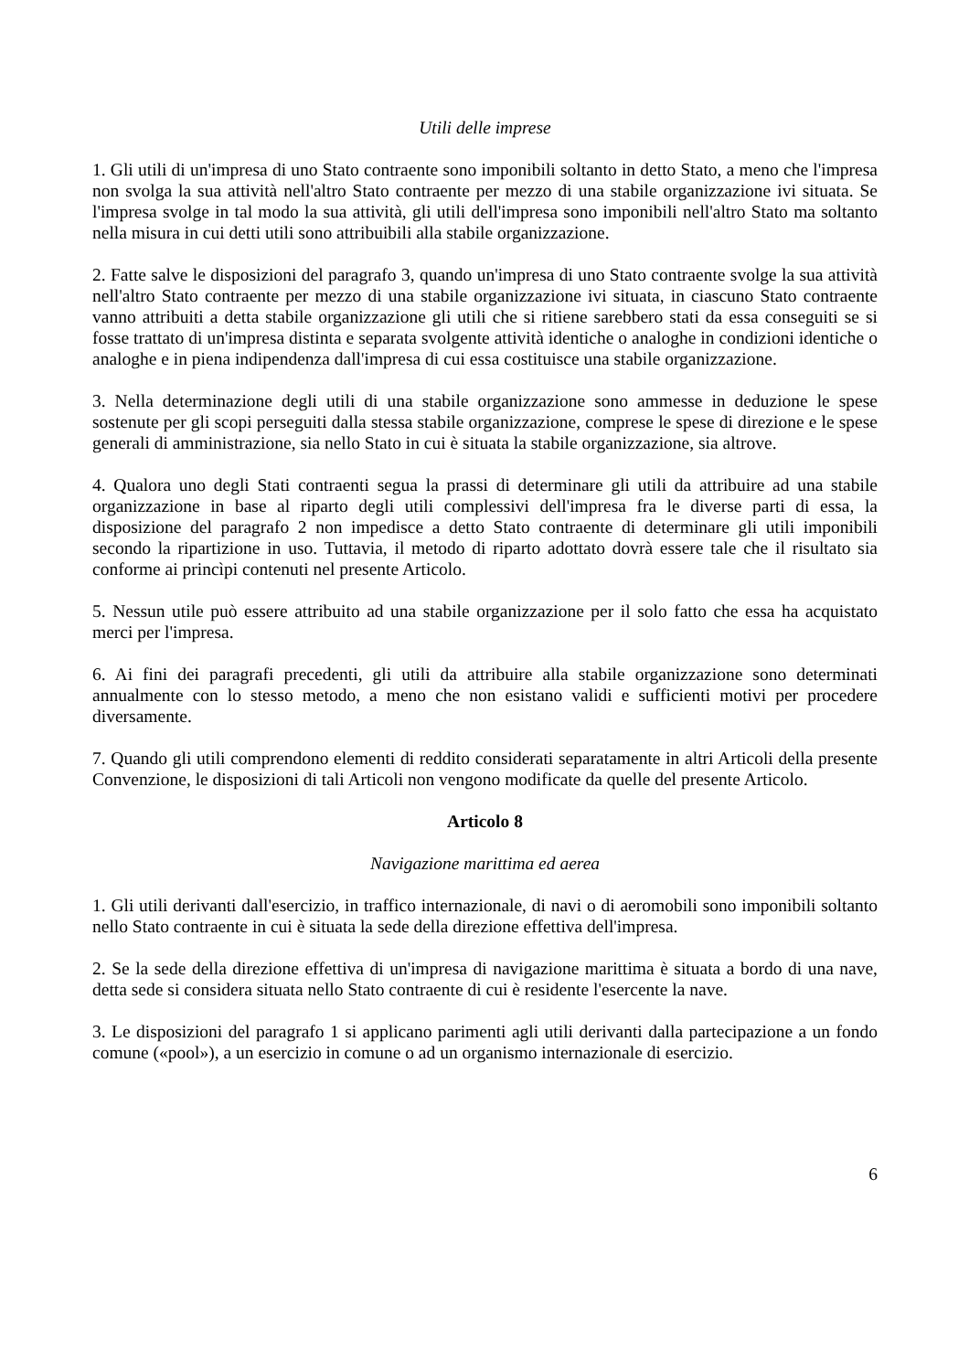Utili delle imprese
1. Gli utili di un'impresa di uno Stato contraente sono imponibili soltanto in detto Stato, a meno che l'impresa non svolga la sua attività nell'altro Stato contraente per mezzo di una stabile organizzazione ivi situata. Se l'impresa svolge in tal modo la sua attività, gli utili dell'impresa sono imponibili nell'altro Stato ma soltanto nella misura in cui detti utili sono attribuibili alla stabile organizzazione.
2. Fatte salve le disposizioni del paragrafo 3, quando un'impresa di uno Stato contraente svolge la sua attività nell'altro Stato contraente per mezzo di una stabile organizzazione ivi situata, in ciascuno Stato contraente vanno attribuiti a detta stabile organizzazione gli utili che si ritiene sarebbero stati da essa conseguiti se si fosse trattato di un'impresa distinta e separata svolgente attività identiche o analoghe in condizioni identiche o analoghe e in piena indipendenza dall'impresa di cui essa costituisce una stabile organizzazione.
3. Nella determinazione degli utili di una stabile organizzazione sono ammesse in deduzione le spese sostenute per gli scopi perseguiti dalla stessa stabile organizzazione, comprese le spese di direzione e le spese generali di amministrazione, sia nello Stato in cui è situata la stabile organizzazione, sia altrove.
4. Qualora uno degli Stati contraenti segua la prassi di determinare gli utili da attribuire ad una stabile organizzazione in base al riparto degli utili complessivi dell'impresa fra le diverse parti di essa, la disposizione del paragrafo 2 non impedisce a detto Stato contraente di determinare gli utili imponibili secondo la ripartizione in uso. Tuttavia, il metodo di riparto adottato dovrà essere tale che il risultato sia conforme ai princìpi contenuti nel presente Articolo.
5. Nessun utile può essere attribuito ad una stabile organizzazione per il solo fatto che essa ha acquistato merci per l'impresa.
6. Ai fini dei paragrafi precedenti, gli utili da attribuire alla stabile organizzazione sono determinati annualmente con lo stesso metodo, a meno che non esistano validi e sufficienti motivi per procedere diversamente.
7. Quando gli utili comprendono elementi di reddito considerati separatamente in altri Articoli della presente Convenzione, le disposizioni di tali Articoli non vengono modificate da quelle del presente Articolo.
Articolo 8
Navigazione marittima ed aerea
1. Gli utili derivanti dall'esercizio, in traffico internazionale, di navi o di aeromobili sono imponibili soltanto nello Stato contraente in cui è situata la sede della direzione effettiva dell'impresa.
2. Se la sede della direzione effettiva di un'impresa di navigazione marittima è situata a bordo di una nave, detta sede si considera situata nello Stato contraente di cui è residente l'esercente la nave.
3. Le disposizioni del paragrafo 1 si applicano parimenti agli utili derivanti dalla partecipazione a un fondo comune («pool»), a un esercizio in comune o ad un organismo internazionale di esercizio.
6